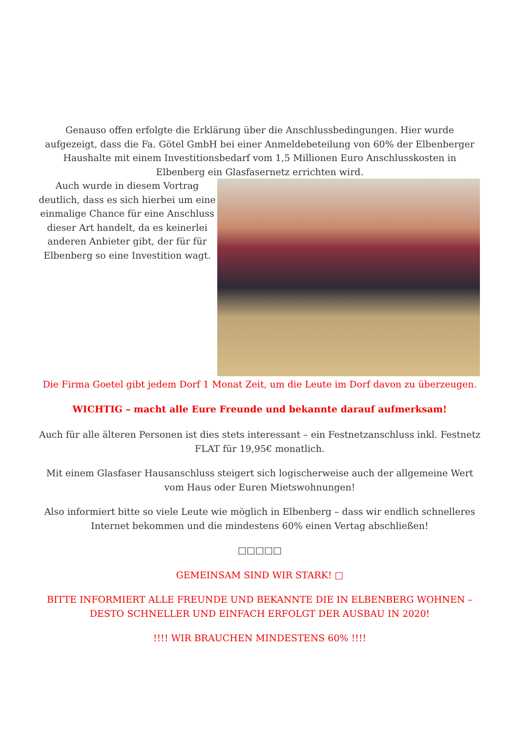Genauso offen erfolgte die Erklärung über die Anschlussbedingungen. Hier wurde aufgezeigt, dass die Fa. Götel GmbH bei einer Anmeldebeteilung von 60% der Elbenberger Haushalte mit einem Investitionsbedarf vom 1,5 Millionen Euro Anschlusskosten in Elbenberg ein Glasfasernetz errichten wird.
Auch wurde in diesem Vortrag deutlich, dass es sich hierbei um eine einmalige Chance für eine Anschluss dieser Art handelt, da es keinerlei anderen Anbieter gibt, der für für Elbenberg so eine Investition wagt.
Die Firma Goetel gibt jedem Dorf 1 Monat Zeit, um die Leute im Dorf davon zu überzeugen.
WICHTIG – macht alle Eure Freunde und bekannte darauf aufmerksam!
Auch für alle älteren Personen ist dies stets interessant – ein Festnetzanschluss inkl. Festnetz FLAT für 19,95€ monatlich.
Mit einem Glasfaser Hausanschluss steigert sich logischerweise auch der allgemeine Wert vom Haus oder Euren Mietswohnungen!
Also informiert bitte so viele Leute wie möglich in Elbenberg – dass wir endlich schnelleres Internet bekommen und die mindestens 60% einen Vertag abschließen!
□□□□□
GEMEINSAM SIND WIR STARK! □
BITTE INFORMIERT ALLE FREUNDE UND BEKANNTE DIE IN ELBENBERG WOHNEN – DESTO SCHNELLER UND EINFACH ERFOLGT DER AUSBAU IN 2020!
!!!! WIR BRAUCHEN MINDESTENS 60% !!!!